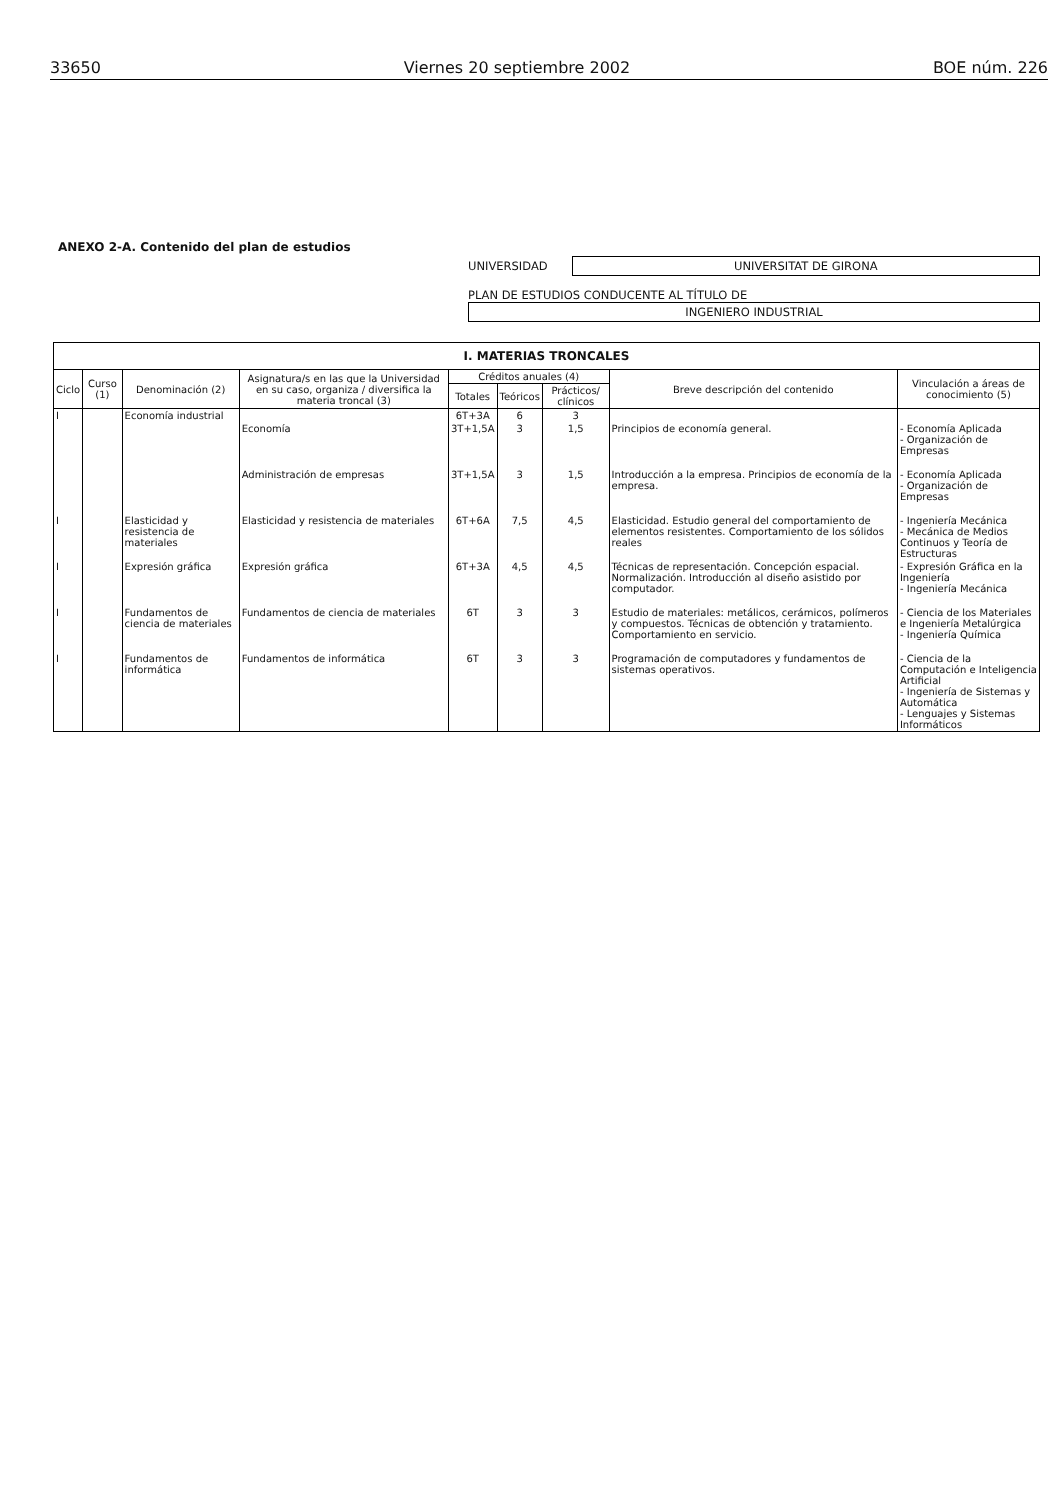33650 Viernes 20 septiembre 2002 BOE núm. 226
ANEXO 2-A. Contenido del plan de estudios
UNIVERSIDAD UNIVERSITAT DE GIRONA
PLAN DE ESTUDIOS CONDUCENTE AL TÍTULO DE
INGENIERO INDUSTRIAL
| I. MATERIAS TRONCALES | | | | | | | | |
| --- | --- | --- | --- | --- | --- | --- | --- | --- |
| Ciclo | Curso (1) | Denominación (2) | Asignatura/s en las que la Universidad en su caso, organiza / diversifica la materia troncal (3) | Créditos anuales (4) | | | Breve descripción del contenido | Vinculación a áreas de conocimiento (5) |
| | | | | Totales | Teóricos | Prácticos/ clínicos | | |
| I | | Economía industrial | | 6T+3A | 6 | 3 | | |
| | | | Economía | 3T+1,5A | 3 | 1,5 | Principios de economía general. | - Economía Aplicada - Organización de Empresas |
| | | | Administración de empresas | 3T+1,5A | 3 | 1,5 | Introducción a la empresa. Principios de economía de la empresa. | - Economía Aplicada - Organización de Empresas |
| I | | Elasticidad y resistencia de materiales | Elasticidad y resistencia de materiales | 6T+6A | 7,5 | 4,5 | Elasticidad. Estudio general del comportamiento de elementos resistentes. Comportamiento de los sólidos reales | - Ingeniería Mecánica - Mecánica de Medios Continuos y Teoría de Estructuras |
| I | | Expresión gráfica | Expresión gráfica | 6T+3A | 4,5 | 4,5 | Técnicas de representación. Concepción espacial. Normalización. Introducción al diseño asistido por computador. | - Expresión Gráfica en la Ingeniería - Ingeniería Mecánica |
| I | | Fundamentos de ciencia de materiales | Fundamentos de ciencia de materiales | 6T | 3 | 3 | Estudio de materiales: metálicos, cerámicos, polímeros y compuestos. Técnicas de obtención y tratamiento. Comportamiento en servicio. | - Ciencia de los Materiales e Ingeniería Metalúrgica - Ingeniería Química |
| I | | Fundamentos de informática | Fundamentos de informática | 6T | 3 | 3 | Programación de computadores y fundamentos de sistemas operativos. | - Ciencia de la Computación e Inteligencia Artificial - Ingeniería de Sistemas y Automática - Lenguajes y Sistemas Informáticos |